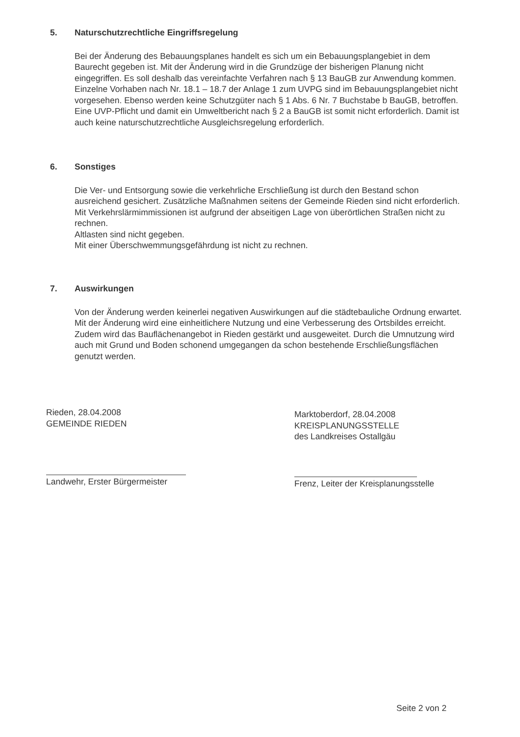5. Naturschutzrechtliche Eingriffsregelung
Bei der Änderung des Bebauungsplanes handelt es sich um ein Bebauungsplangebiet in dem Baurecht gegeben ist. Mit der Änderung wird in die Grundzüge der bisherigen Planung nicht eingegriffen. Es soll deshalb das vereinfachte Verfahren nach § 13 BauGB zur Anwendung kommen. Einzelne Vorhaben nach Nr. 18.1 – 18.7 der Anlage 1 zum UVPG sind im Bebauungsplangebiet nicht vorgesehen. Ebenso werden keine Schutzgüter nach § 1 Abs. 6 Nr. 7 Buchstabe b BauGB, betroffen. Eine UVP-Pflicht und damit ein Umweltbericht nach § 2 a BauGB ist somit nicht erforderlich. Damit ist auch keine naturschutzrechtliche Ausgleichsregelung erforderlich.
6. Sonstiges
Die Ver- und Entsorgung sowie die verkehrliche Erschließung ist durch den Bestand schon ausreichend gesichert. Zusätzliche Maßnahmen seitens der Gemeinde Rieden sind nicht erforderlich.
Mit Verkehrslärmimmissionen ist aufgrund der abseitigen Lage von überörtlichen Straßen nicht zu rechnen.
Altlasten sind nicht gegeben.
Mit einer Überschwemmungsgefährdung ist nicht zu rechnen.
7. Auswirkungen
Von der Änderung werden keinerlei negativen Auswirkungen auf die städtebauliche Ordnung erwartet. Mit der Änderung wird eine einheitlichere Nutzung und eine Verbesserung des Ortsbildes erreicht. Zudem wird das Bauflächenangebot in Rieden gestärkt und ausgeweitet. Durch die Umnutzung wird auch mit Grund und Boden schonend umgegangen da schon bestehende Erschließungsflächen genutzt werden.
Rieden, 28.04.2008
GEMEINDE RIEDEN
Landwehr, Erster Bürgermeister
Marktoberdorf, 28.04.2008
KREISPLANUNGSSTELLE
des Landkreises Ostallgäu
Frenz, Leiter der Kreisplanungsstelle
Seite 2 von 2